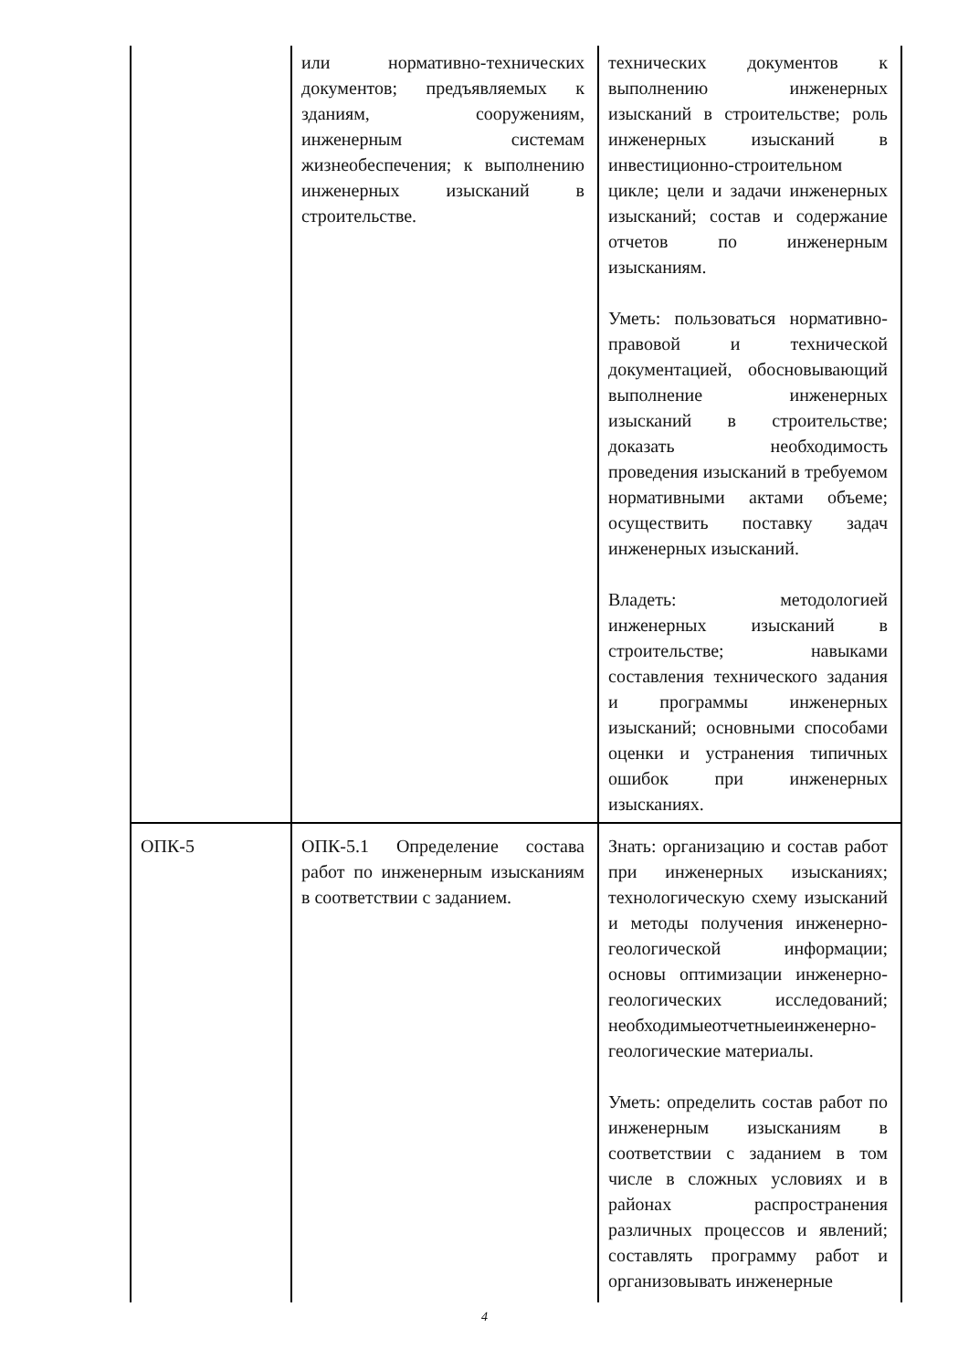| | или нормативно-технических документов; предъявляемых к зданиям, сооружениям, инженерным системам жизнеобеспечения; к выполнению инженерных изысканий в строительстве. | технических документов к выполнению инженерных изысканий в строительстве; роль инженерных изысканий в инвестиционно-строительном цикле; цели и задачи инженерных изысканий; состав и содержание отчетов по инженерным изысканиям. Уметь: пользоваться нормативно-правовой и технической документацией, обосновывающий выполнение инженерных изысканий в строительстве; доказать необходимость проведения изысканий в требуемом нормативными актами объеме; осуществить поставку задач инженерных изысканий. Владеть: методологией инженерных изысканий в строительстве; навыками составления технического задания и программы инженерных изысканий; основными способами оценки и устранения типичных ошибок при инженерных изысканиях. |
| ОПК-5 | ОПК-5.1 Определение состава работ по инженерным изысканиям в соответствии с заданием. | Знать: организацию и состав работ при инженерных изысканиях; технологическую схему изысканий и методы получения инженерно-геологической информации; основы оптимизации инженерно-геологических исследований; необходимыеотчетныеинженерно-геологические материалы. Уметь: определить состав работ по инженерным изысканиям в соответствии с заданием в том числе в сложных условиях и в районах распространения различных процессов и явлений; составлять программу работ и организовывать инженерные |
4